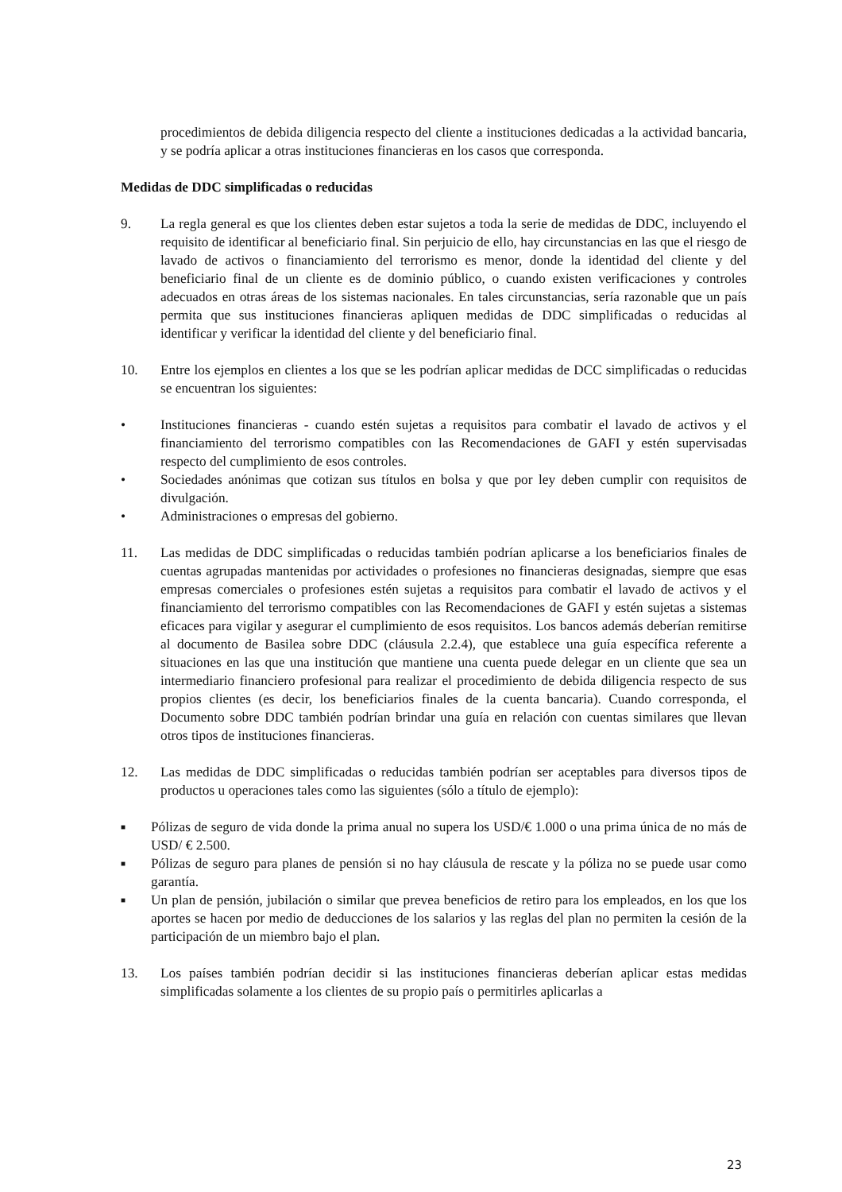procedimientos de debida diligencia respecto del cliente a instituciones dedicadas a la actividad bancaria, y se podría aplicar a otras instituciones financieras en los casos que corresponda.
Medidas de DDC simplificadas o reducidas
9. La regla general es que los clientes deben estar sujetos a toda la serie de medidas de DDC, incluyendo el requisito de identificar al beneficiario final. Sin perjuicio de ello, hay circunstancias en las que el riesgo de lavado de activos o financiamiento del terrorismo es menor, donde la identidad del cliente y del beneficiario final de un cliente es de dominio público, o cuando existen verificaciones y controles adecuados en otras áreas de los sistemas nacionales. En tales circunstancias, sería razonable que un país permita que sus instituciones financieras apliquen medidas de DDC simplificadas o reducidas al identificar y verificar la identidad del cliente y del beneficiario final.
10. Entre los ejemplos en clientes a los que se les podrían aplicar medidas de DCC simplificadas o reducidas se encuentran los siguientes:
• Instituciones financieras - cuando estén sujetas a requisitos para combatir el lavado de activos y el financiamiento del terrorismo compatibles con las Recomendaciones de GAFI y estén supervisadas respecto del cumplimiento de esos controles.
• Sociedades anónimas que cotizan sus títulos en bolsa y que por ley deben cumplir con requisitos de divulgación.
• Administraciones o empresas del gobierno.
11. Las medidas de DDC simplificadas o reducidas también podrían aplicarse a los beneficiarios finales de cuentas agrupadas mantenidas por actividades o profesiones no financieras designadas, siempre que esas empresas comerciales o profesiones estén sujetas a requisitos para combatir el lavado de activos y el financiamiento del terrorismo compatibles con las Recomendaciones de GAFI y estén sujetas a sistemas eficaces para vigilar y asegurar el cumplimiento de esos requisitos. Los bancos además deberían remitirse al documento de Basilea sobre DDC (cláusula 2.2.4), que establece una guía específica referente a situaciones en las que una institución que mantiene una cuenta puede delegar en un cliente que sea un intermediario financiero profesional para realizar el procedimiento de debida diligencia respecto de sus propios clientes (es decir, los beneficiarios finales de la cuenta bancaria). Cuando corresponda, el Documento sobre DDC también podrían brindar una guía en relación con cuentas similares que llevan otros tipos de instituciones financieras.
12. Las medidas de DDC simplificadas o reducidas también podrían ser aceptables para diversos tipos de productos u operaciones tales como las siguientes (sólo a título de ejemplo):
■
Pólizas de seguro de vida donde la prima anual no supera los USD/€ 1.000 o una prima única de no más de USD/ € 2.500.
■
Pólizas de seguro para planes de pensión si no hay cláusula de rescate y la póliza no se puede usar como garantía.
■
Un plan de pensión, jubilación o similar que prevea beneficios de retiro para los empleados, en los que los aportes se hacen por medio de deducciones de los salarios y las reglas del plan no permiten la cesión de la participación de un miembro bajo el plan.
13. Los países también podrían decidir si las instituciones financieras deberían aplicar estas medidas simplificadas solamente a los clientes de su propio país o permitirles aplicarlas a
23